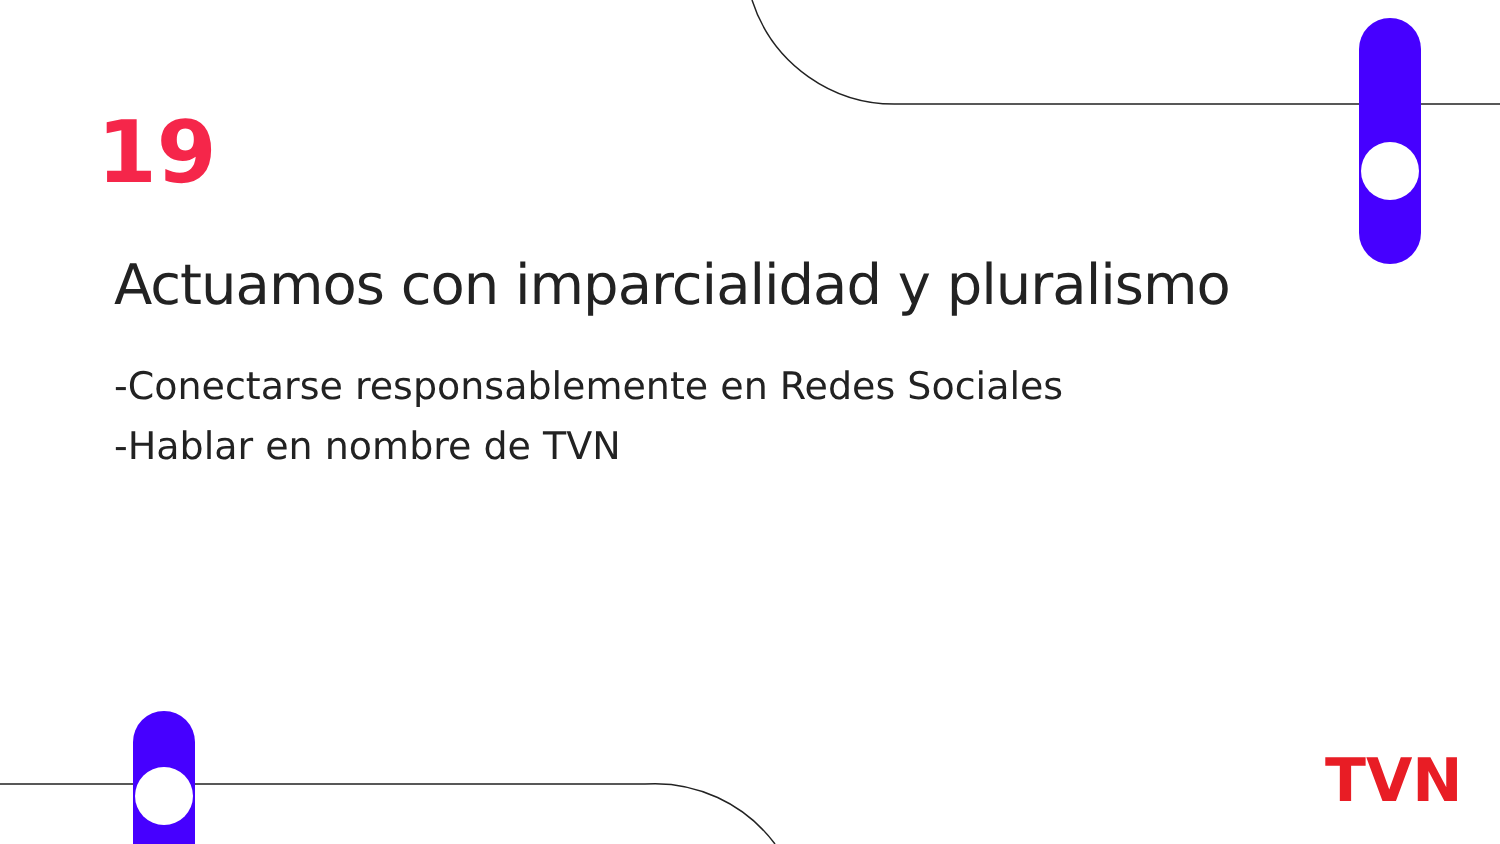19
Actuamos con imparcialidad y pluralismo
-Conectarse responsablemente en Redes Sociales
-Hablar en nombre de TVN
TVN